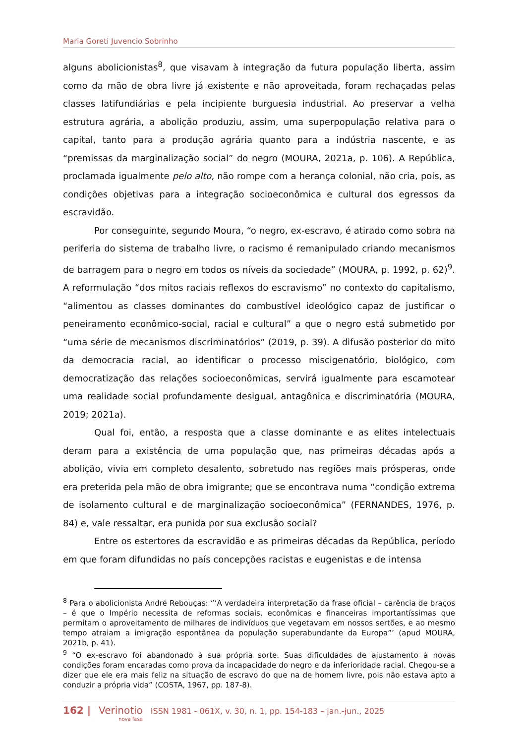Maria Goreti Juvencio Sobrinho
alguns abolicionistas<sup>8</sup>, que visavam à integração da futura população liberta, assim como da mão de obra livre já existente e não aproveitada, foram rechaçadas pelas classes latifundiárias e pela incipiente burguesia industrial. Ao preservar a velha estrutura agrária, a abolição produziu, assim, uma superpopulação relativa para o capital, tanto para a produção agrária quanto para a indústria nascente, e as “premissas da marginalização social” do negro (MOURA, 2021a, p. 106). A República, proclamada igualmente pelo alto, não rompe com a herança colonial, não cria, pois, as condições objetivas para a integração socioeconômica e cultural dos egressos da escravidão.
Por conseguinte, segundo Moura, “o negro, ex-escravo, é atirado como sobra na periferia do sistema de trabalho livre, o racismo é remanipulado criando mecanismos de barragem para o negro em todos os níveis da sociedade” (MOURA, p. 1992, p. 62)<sup>9</sup>. A reformulação “dos mitos raciais reflexos do escravismo” no contexto do capitalismo, “alimentou as classes dominantes do combustível ideológico capaz de justificar o peneiramento econômico-social, racial e cultural” a que o negro está submetido por “uma série de mecanismos discriminatórios” (2019, p. 39). A difusão posterior do mito da democracia racial, ao identificar o processo miscigenatório, biológico, com democratização das relações socioeconômicas, servirá igualmente para escamotear uma realidade social profundamente desigual, antagônica e discriminatória (MOURA, 2019; 2021a).
Qual foi, então, a resposta que a classe dominante e as elites intelectuais deram para a existência de uma população que, nas primeiras décadas após a abolição, vivia em completo desalento, sobretudo nas regiões mais prósperas, onde era preterida pela mão de obra imigrante; que se encontrava numa “condição extrema de isolamento cultural e de marginalização socioeconômica” (FERNANDES, 1976, p. 84) e, vale ressaltar, era punida por sua exclusão social?
Entre os estertores da escravidão e as primeiras décadas da República, período em que foram difundidas no país concepções racistas e eugenistas e de intensa
<sup>8</sup> Para o abolicionista André Rebouças: “‘A verdadeira interpretação da frase oficial – carência de braços – é que o Império necessita de reformas sociais, econômicas e financeiras importantíssimas que permitam o aproveitamento de milhares de indivíduos que vegetavam em nossos sertões, e ao mesmo tempo atraiam a imigração espontânea da população superabundante da Europa”’ (apud MOURA, 2021b, p. 41).
<sup>9</sup> “O ex-escravo foi abandonado à sua própria sorte. Suas dificuldades de ajustamento à novas condições foram encaradas como prova da incapacidade do negro e da inferioridade racial. Chegou-se a dizer que ele era mais feliz na situação de escravo do que na de homem livre, pois não estava apto a conduzir a própria vida” (COSTA, 1967, pp. 187-8).
162 | Verinotio
nova fase ISSN 1981 - 061X, v. 30, n. 1, pp. 154-183 – jan.-jun., 2025